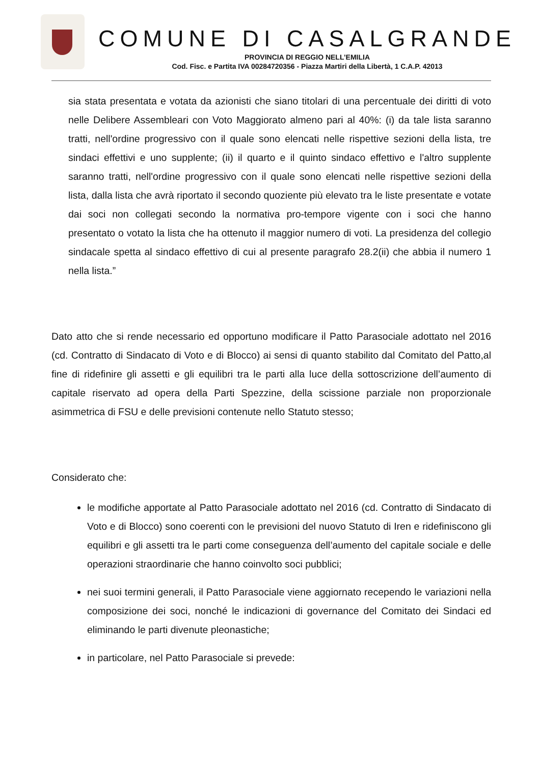COMUNE DI CASALGRANDE
PROVINCIA DI REGGIO NELL’EMILIA
Cod. Fisc. e Partita IVA 00284720356 - Piazza Martiri della Libertà, 1 C.A.P. 42013
sia stata presentata e votata da azionisti che siano titolari di una percentuale dei diritti di voto nelle Delibere Assembleari con Voto Maggiorato almeno pari al 40%: (i) da tale lista saranno tratti, nell'ordine progressivo con il quale sono elencati nelle rispettive sezioni della lista, tre sindaci effettivi e uno supplente; (ii) il quarto e il quinto sindaco effettivo e l'altro supplente saranno tratti, nell'ordine progressivo con il quale sono elencati nelle rispettive sezioni della lista, dalla lista che avrà riportato il secondo quoziente più elevato tra le liste presentate e votate dai soci non collegati secondo la normativa pro-tempore vigente con i soci che hanno presentato o votato la lista che ha ottenuto il maggior numero di voti. La presidenza del collegio sindacale spetta al sindaco effettivo di cui al presente paragrafo 28.2(ii) che abbia il numero 1 nella lista.”
Dato atto che si rende necessario ed opportuno modificare il Patto Parasociale adottato nel 2016 (cd. Contratto di Sindacato di Voto e di Blocco) ai sensi di quanto stabilito dal Comitato del Patto,al fine di ridefinire gli assetti e gli equilibri tra le parti alla luce della sottoscrizione dell’aumento di capitale riservato ad opera della Parti Spezzine, della scissione parziale non proporzionale asimmetrica di FSU e delle previsioni contenute nello Statuto stesso;
Considerato che:
le modifiche apportate al Patto Parasociale adottato nel 2016 (cd. Contratto di Sindacato di Voto e di Blocco) sono coerenti con le previsioni del nuovo Statuto di Iren e ridefiniscono gli equilibri e gli assetti tra le parti come conseguenza dell’aumento del capitale sociale e delle operazioni straordinarie che hanno coinvolto soci pubblici;
nei suoi termini generali, il Patto Parasociale viene aggiornato recependo le variazioni nella composizione dei soci, nonché le indicazioni di governance del Comitato dei Sindaci ed eliminando le parti divenute pleonastiche;
in particolare, nel Patto Parasociale si prevede: